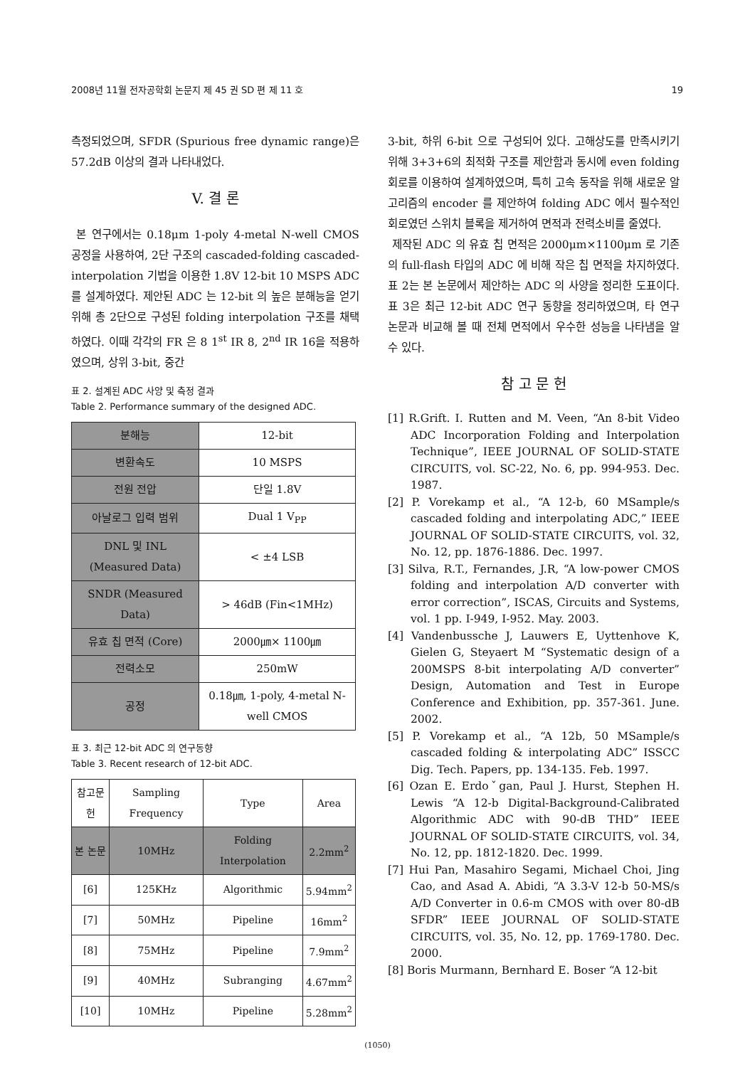2008년 11월 전자공학회 논문지 제 45 권 SD 편 제 11 호 19
측정되었으며, SFDR (Spurious free dynamic range)은 57.2dB 이상의 결과 나타내었다.
V. 결 론
본 연구에서는 0.18μm 1-poly 4-metal N-well CMOS 공정을 사용하여, 2단 구조의 cascaded-folding cascaded-interpolation 기법을 이용한 1.8V 12-bit 10 MSPS ADC 를 설계하였다. 제안된 ADC 는 12-bit 의 높은 분해능을 얻기 위해 총 2단으로 구성된 folding interpolation 구조를 채택하였다. 이때 각각의 FR 은 8 1<sup>st</sup> IR 8, 2<sup>nd</sup> IR 16을 적용하였으며, 상위 3-bit, 중간
표 2. 설계된 ADC 사양 및 측정 결과
Table 2. Performance summary of the designed ADC.
| 분해능 | 12-bit |
| 변환속도 | 10 MSPS |
| 전원 전압 | 단일 1.8V |
| 아날로그 입력 범위 | Dual 1 V<sub>PP</sub> |
| DNL 및 INL (Measured Data) | < ±4 LSB |
| SNDR (Measured Data) | > 46dB (Fin<1MHz) |
| 유효 칩 면적 (Core) | 2000㎛× 1100㎛ |
| 전력소모 | 250mW |
| 공정 | 0.18㎛, 1-poly, 4-metal N-well CMOS |
표 3. 최근 12-bit ADC 의 연구동향
Table 3. Recent research of 12-bit ADC.
| 참고문헌 | Sampling Frequency | Type | Area |
| --- | --- | --- | --- |
| 본 논문 | 10MHz | Folding Interpolation | 2.2mm<sup>2</sup> |
| [6] | 125KHz | Algorithmic | 5.94mm<sup>2</sup> |
| [7] | 50MHz | Pipeline | 16mm<sup>2</sup> |
| [8] | 75MHz | Pipeline | 7.9mm<sup>2</sup> |
| [9] | 40MHz | Subranging | 4.67mm<sup>2</sup> |
| [10] | 10MHz | Pipeline | 5.28mm<sup>2</sup> |
3-bit, 하위 6-bit 으로 구성되어 있다. 고해상도를 만족시키기 위해 3+3+6의 최적화 구조를 제안함과 동시에 even folding 회로를 이용하여 설계하였으며, 특히 고속 동작을 위해 새로운 알고리즘의 encoder 를 제안하여 folding ADC 에서 필수적인 회로였던 스위치 블록을 제거하여 면적과 전력소비를 줄였다.
제작된 ADC 의 유효 칩 면적은 2000μm×1100μm 로 기존의 full-flash 타입의 ADC 에 비해 작은 칩 면적을 차지하였다. 표 2는 본 논문에서 제안하는 ADC 의 사양을 정리한 도표이다. 표 3은 최근 12-bit ADC 연구 동향을 정리하였으며, 타 연구 논문과 비교해 볼 때 전체 면적에서 우수한 성능을 나타냄을 알 수 있다.
참 고 문 헌
[1] R.Grift. I. Rutten and M. Veen, “An 8-bit Video ADC Incorporation Folding and Interpolation Technique”, IEEE JOURNAL OF SOLID-STATE CIRCUITS, vol. SC-22, No. 6, pp. 994-953. Dec. 1987.
[2] P. Vorekamp et al., “A 12-b, 60 MSample/s cascaded folding and interpolating ADC,” IEEE JOURNAL OF SOLID-STATE CIRCUITS, vol. 32, No. 12, pp. 1876-1886. Dec. 1997.
[3] Silva, R.T., Fernandes, J.R, “A low-power CMOS folding and interpolation A/D converter with error correction”, ISCAS, Circuits and Systems, vol. 1 pp. I-949, I-952. May. 2003.
[4] Vandenbussche J, Lauwers E, Uyttenhove K, Gielen G, Steyaert M “Systematic design of a 200MSPS 8-bit interpolating A/D converter” Design, Automation and Test in Europe Conference and Exhibition, pp. 357-361. June. 2002.
[5] P. Vorekamp et al., “A 12b, 50 MSample/s cascaded folding & interpolating ADC” ISSCC Dig. Tech. Papers, pp. 134-135. Feb. 1997.
[6] Ozan E. Erdoˇgan, Paul J. Hurst, Stephen H. Lewis “A 12-b Digital-Background-Calibrated Algorithmic ADC with 90-dB THD” IEEE JOURNAL OF SOLID-STATE CIRCUITS, vol. 34, No. 12, pp. 1812-1820. Dec. 1999.
[7] Hui Pan, Masahiro Segami, Michael Choi, Jing Cao, and Asad A. Abidi, “A 3.3-V 12-b 50-MS/s A/D Converter in 0.6-m CMOS with over 80-dB SFDR” IEEE JOURNAL OF SOLID-STATE CIRCUITS, vol. 35, No. 12, pp. 1769-1780. Dec. 2000.
[8] Boris Murmann, Bernhard E. Boser “A 12-bit
(1050)